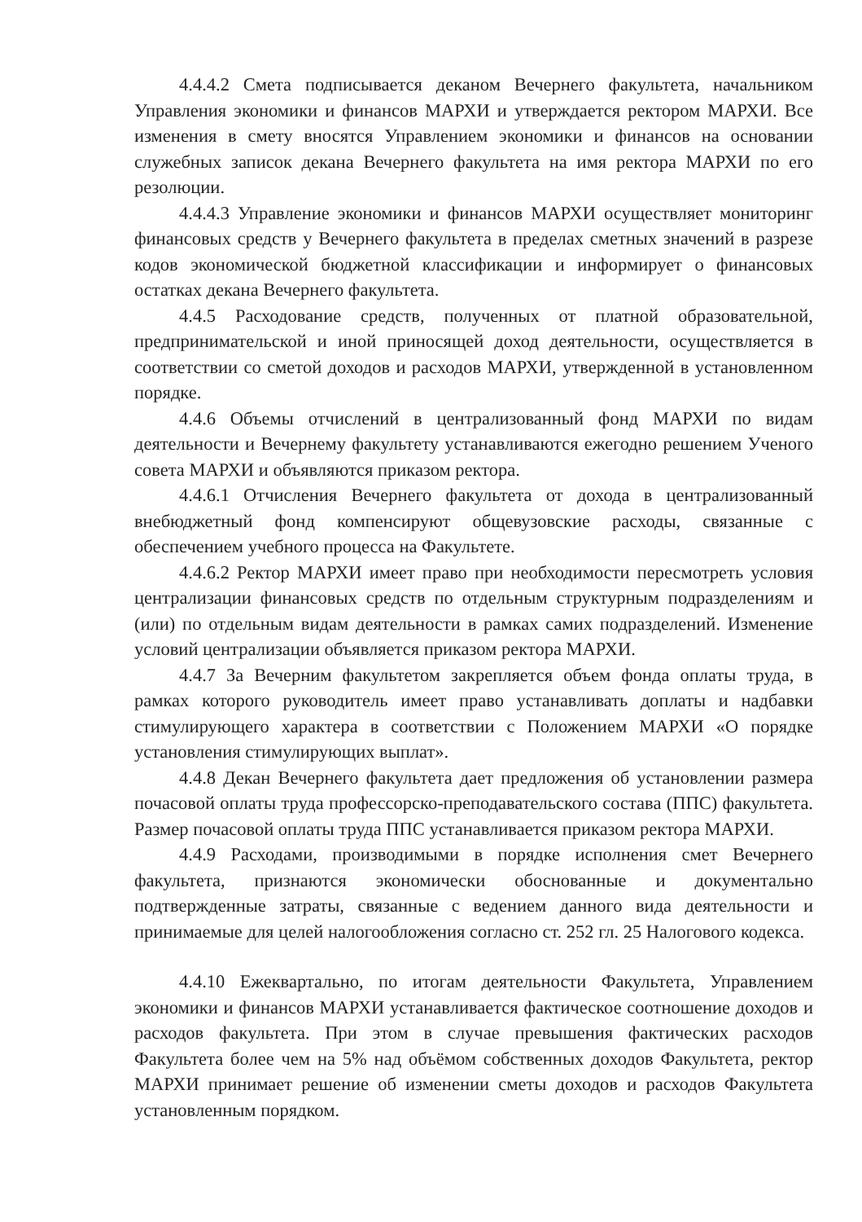4.4.4.2 Смета подписывается деканом Вечернего факультета, начальником Управления экономики и финансов МАРХИ и утверждается ректором МАРХИ. Все изменения в смету вносятся Управлением экономики и финансов на основании служебных записок декана Вечернего факультета на имя ректора МАРХИ по его резолюции.
4.4.4.3 Управление экономики и финансов МАРХИ осуществляет мониторинг финансовых средств у Вечернего факультета в пределах сметных значений в разрезе кодов экономической бюджетной классификации и информирует о финансовых остатках декана Вечернего факультета.
4.4.5 Расходование средств, полученных от платной образовательной, предпринимательской и иной приносящей доход деятельности, осуществляется в соответствии со сметой доходов и расходов МАРХИ, утвержденной в установленном порядке.
4.4.6 Объемы отчислений в централизованный фонд МАРХИ по видам деятельности и Вечернему факультету устанавливаются ежегодно решением Ученого совета МАРХИ и объявляются приказом ректора.
4.4.6.1 Отчисления Вечернего факультета от дохода в централизованный внебюджетный фонд компенсируют общевузовские расходы, связанные с обеспечением учебного процесса на Факультете.
4.4.6.2 Ректор МАРХИ имеет право при необходимости пересмотреть условия централизации финансовых средств по отдельным структурным подразделениям и (или) по отдельным видам деятельности в рамках самих подразделений. Изменение условий централизации объявляется приказом ректора МАРХИ.
4.4.7 За Вечерним факультетом закрепляется объем фонда оплаты труда, в рамках которого руководитель имеет право устанавливать доплаты и надбавки стимулирующего характера в соответствии с Положением МАРХИ «О порядке установления стимулирующих выплат».
4.4.8 Декан Вечернего факультета дает предложения об установлении размера почасовой оплаты труда профессорско-преподавательского состава (ППС) факультета. Размер почасовой оплаты труда ППС устанавливается приказом ректора МАРХИ.
4.4.9 Расходами, производимыми в порядке исполнения смет Вечернего факультета, признаются экономически обоснованные и документально подтвержденные затраты, связанные с ведением данного вида деятельности и принимаемые для целей налогообложения согласно ст. 252 гл. 25 Налогового кодекса.
4.4.10 Ежеквартально, по итогам деятельности Факультета, Управлением экономики и финансов МАРХИ устанавливается фактическое соотношение доходов и расходов факультета. При этом в случае превышения фактических расходов Факультета более чем на 5% над объёмом собственных доходов Факультета, ректор МАРХИ принимает решение об изменении сметы доходов и расходов Факультета установленным порядком.